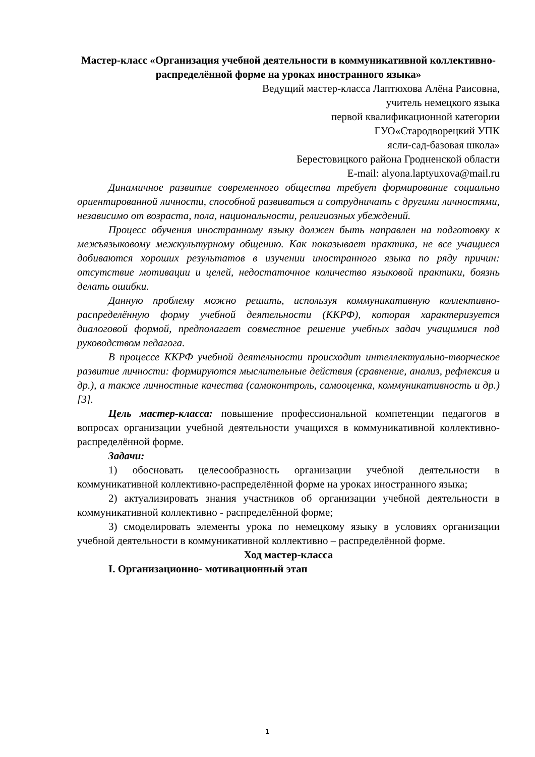Мастер-класс «Организация учебной деятельности в коммуникативной коллективно-распределённой форме на уроках иностранного языка»
Ведущий мастер-класса Лаптюхова Алёна Раисовна,
учитель немецкого языка
первой квалификационной категории
ГУО«Стародворецкий УПК
ясли-сад-базовая школа»
Берестовицкого района Гродненской области
E-mail: alyona.laptyuxova@mail.ru
Динамичное развитие современного общества требует формирование социально ориентированной личности, способной развиваться и сотрудничать с другими личностями, независимо от возраста, пола, национальности, религиозных убеждений.
Процесс обучения иностранному языку должен быть направлен на подготовку к межъязыковому межкультурному общению. Как показывает практика, не все учащиеся добиваются хороших результатов в изучении иностранного языка по ряду причин: отсутствие мотивации и целей, недостаточное количество языковой практики, боязнь делать ошибки.
Данную проблему можно решить, используя коммуникативную коллективно-распределённую форму учебной деятельности (ККРФ), которая характеризуется диалоговой формой, предполагает совместное решение учебных задач учащимися под руководством педагога.
В процессе ККРФ учебной деятельности происходит интеллектуально-творческое развитие личности: формируются мыслительные действия (сравнение, анализ, рефлексия и др.), а также личностные качества (самоконтроль, самооценка, коммуникативность и др.) [3].
Цель мастер-класса: повышение профессиональной компетенции педагогов в вопросах организации учебной деятельности учащихся в коммуникативной коллективно-распределённой форме.
Задачи:
1) обосновать целесообразность организации учебной деятельности в коммуникативной коллективно-распределённой форме на уроках иностранного языка;
2) актуализировать знания участников об организации учебной деятельности в коммуникативной коллективно - распределённой форме;
3) смоделировать элементы урока по немецкому языку в условиях организации учебной деятельности в коммуникативной коллективно – распределённой форме.
Ход мастер-класса
I. Организационно- мотивационный этап
1